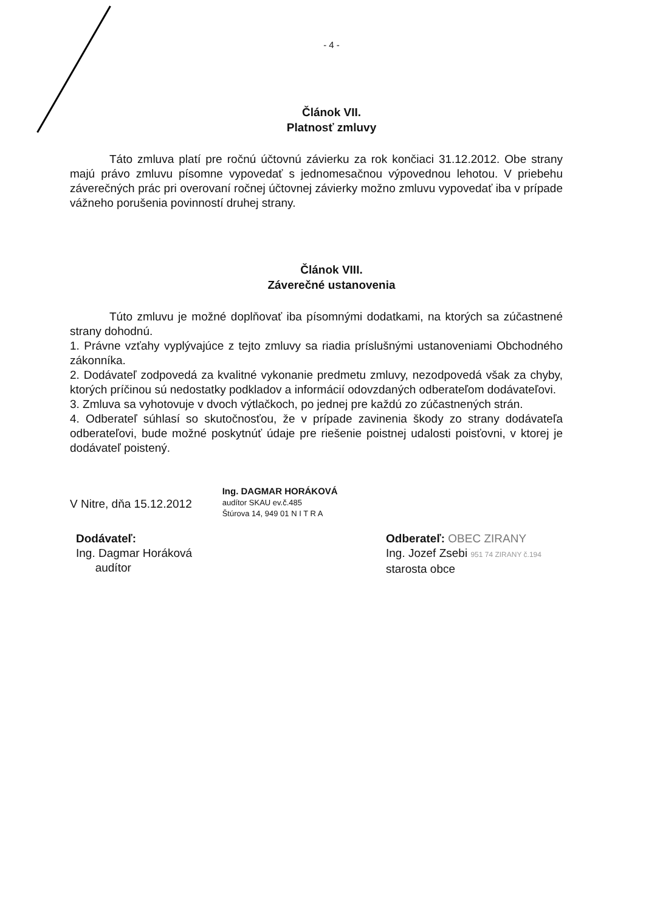- 4 -
Článok VII.
Platnosť zmluvy
Táto zmluva platí pre ročnú účtovnú závierku za rok končiaci 31.12.2012. Obe strany majú právo zmluvu písomne vypovedať s jednomesačnou výpovednou lehotou. V priebehu záverečných prác pri overovaní ročnej účtovnej závierky možno zmluvu vypovedať iba v prípade vážneho porušenia povinností druhej strany.
Článok VIII.
Záverečné ustanovenia
Túto zmluvu je možné doplňovať iba písomnými dodatkami, na ktorých sa zúčastnené strany dohodnú.
1. Právne vzťahy vyplývajúce z tejto zmluvy sa riadia príslušnými ustanoveniami Obchodného zákonníka.
2. Dodávateľ zodpovedá za kvalitné vykonanie predmetu zmluvy, nezodpovedá však za chyby, ktorých príčinou sú nedostatky podkladov a informácií odovzdaných odberateľom dodávateľovi.
3. Zmluva sa vyhotovuje v dvoch výtlačkoch, po jednej pre každú zo zúčastnených strán.
4. Odberateľ súhlasí so skutočnosťou, že v prípade zavinenia škody zo strany dodávateľa odberateľovi, bude možné poskytnúť údaje pre riešenie poistnej udalosti poisťovni, v ktorej je dodávateľ poistený.
V Nitre, dňa 15.12.2012
Ing. DAGMAR HORÁKOVÁ
audítor SKAU ev.č.485
Štúrova 14, 949 01 N I T R A
Dodávateľ:
Ing. Dagmar Horáková
audítor
Odberateľ: OBEC ZIRANY
Ing. Jozef Zsebi 951 74 ZIRANY č.194
starosta obce